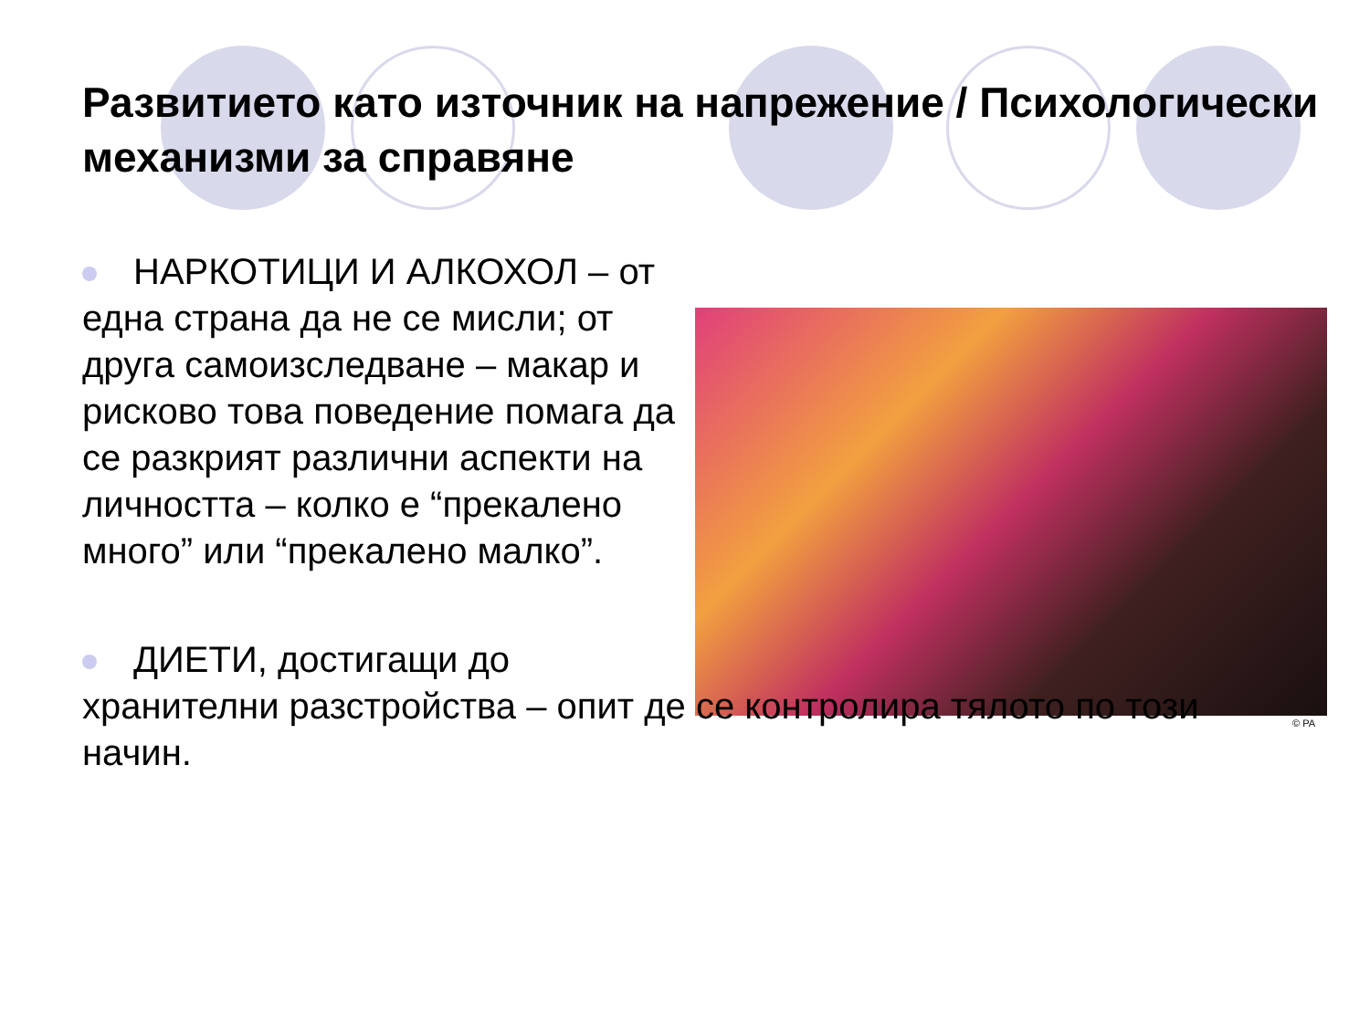Развитието като източник на напрежение / Психологически механизми за справяне
© PA
НАРКОТИЦИ И АЛКОХОЛ – от една страна да не се мисли; от друга самоизследване – макар и рисково това поведение помага да се разкрият различни аспекти на личността – колко е “прекалено много” или “прекалено малко”.
ДИЕТИ, достигащи до
хранителни разстройства – опит де се контролира тялото по този начин.